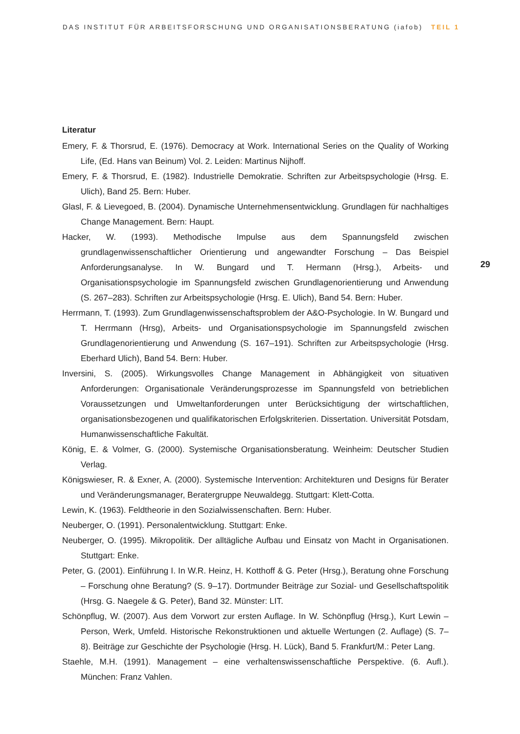DAS INSTITUT FÜR ARBEITSFORSCHUNG UND ORGANISATIONSBERATUNG (iafob) TEIL 1
Literatur
Emery, F. & Thorsrud, E. (1976). Democracy at Work. International Series on the Quality of Working Life, (Ed. Hans van Beinum) Vol. 2. Leiden: Martinus Nijhoff.
Emery, F. & Thorsrud, E. (1982). Industrielle Demokratie. Schriften zur Arbeitspsychologie (Hrsg. E. Ulich), Band 25. Bern: Huber.
Glasl, F. & Lievegoed, B. (2004). Dynamische Unternehmensentwicklung. Grundlagen für nachhaltiges Change Management. Bern: Haupt.
Hacker, W. (1993). Methodische Impulse aus dem Spannungsfeld zwischen grundlagenwissenschaftlicher Orientierung und angewandter Forschung – Das Beispiel Anforderungsanalyse. In W. Bungard und T. Hermann (Hrsg.), Arbeits- und Organisationspsychologie im Spannungsfeld zwischen Grundlagenorientierung und Anwendung (S. 267–283). Schriften zur Arbeitspsychologie (Hrsg. E. Ulich), Band 54. Bern: Huber.
Herrmann, T. (1993). Zum Grundlagenwissenschaftsproblem der A&O-Psychologie. In W. Bungard und T. Herrmann (Hrsg), Arbeits- und Organisationspsychologie im Spannungsfeld zwischen Grundlagenorientierung und Anwendung (S. 167–191). Schriften zur Arbeitspsychologie (Hrsg. Eberhard Ulich), Band 54. Bern: Huber.
Inversini, S. (2005). Wirkungsvolles Change Management in Abhängigkeit von situativen Anforderungen: Organisationale Veränderungsprozesse im Spannungsfeld von betrieblichen Voraussetzungen und Umweltanforderungen unter Berücksichtigung der wirtschaftlichen, organisationsbezogenen und qualifikatorischen Erfolgskriterien. Dissertation. Universität Potsdam, Humanwissenschaftliche Fakultät.
König, E. & Volmer, G. (2000). Systemische Organisationsberatung. Weinheim: Deutscher Studien Verlag.
Königswieser, R. & Exner, A. (2000). Systemische Intervention: Architekturen und Designs für Berater und Veränderungsmanager, Beratergruppe Neuwaldegg. Stuttgart: Klett-Cotta.
Lewin, K. (1963). Feldtheorie in den Sozialwissenschaften. Bern: Huber.
Neuberger, O. (1991). Personalentwicklung. Stuttgart: Enke.
Neuberger, O. (1995). Mikropolitik. Der alltägliche Aufbau und Einsatz von Macht in Organisationen. Stuttgart: Enke.
Peter, G. (2001). Einführung I. In W.R. Heinz, H. Kotthoff & G. Peter (Hrsg.), Beratung ohne Forschung – Forschung ohne Beratung? (S. 9–17). Dortmunder Beiträge zur Sozial- und Gesellschaftspolitik (Hrsg. G. Naegele & G. Peter), Band 32. Münster: LIT.
Schönpflug, W. (2007). Aus dem Vorwort zur ersten Auflage. In W. Schönpflug (Hrsg.), Kurt Lewin – Person, Werk, Umfeld. Historische Rekonstruktionen und aktuelle Wertungen (2. Auflage) (S. 7–8). Beiträge zur Geschichte der Psychologie (Hrsg. H. Lück), Band 5. Frankfurt/M.: Peter Lang.
Staehle, M.H. (1991). Management – eine verhaltenswissenschaftliche Perspektive. (6. Aufl.). München: Franz Vahlen.
29